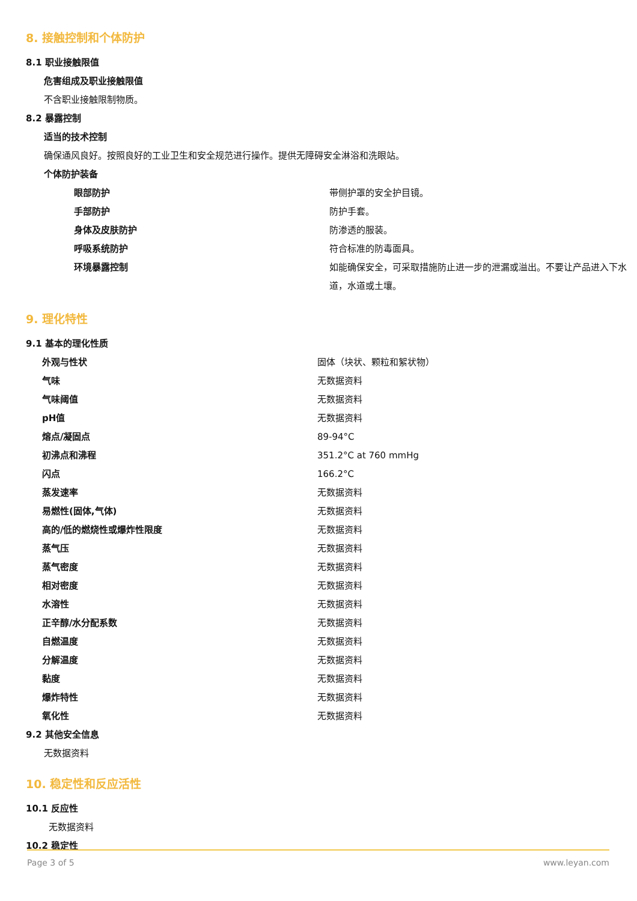8. 接触控制和个体防护
8.1 职业接触限值
危害组成及职业接触限值
不含职业接触限制物质。
8.2 暴露控制
适当的技术控制
确保通风良好。按照良好的工业卫生和安全规范进行操作。提供无障碍安全淋浴和洗眼站。
个体防护装备
| 眼部防护 | 带侧护罩的安全护目镜。 |
| 手部防护 | 防护手套。 |
| 身体及皮肤防护 | 防渗透的服装。 |
| 呼吸系统防护 | 符合标准的防毒面具。 |
| 环境暴露控制 | 如能确保安全，可采取措施防止进一步的泄漏或溢出。不要让产品进入下水道，水道或土壤。 |
9. 理化特性
9.1 基本的理化性质
| 外观与性状 | 固体（块状、颗粒和絮状物） |
| 气味 | 无数据资料 |
| 气味阈值 | 无数据资料 |
| pH值 | 无数据资料 |
| 熔点/凝固点 | 89-94°C |
| 初沸点和沸程 | 351.2°C at 760 mmHg |
| 闪点 | 166.2°C |
| 蒸发速率 | 无数据资料 |
| 易燃性(固体,气体) | 无数据资料 |
| 高的/低的燃烧性或爆炸性限度 | 无数据资料 |
| 蒸气压 | 无数据资料 |
| 蒸气密度 | 无数据资料 |
| 相对密度 | 无数据资料 |
| 水溶性 | 无数据资料 |
| 正辛醇/水分配系数 | 无数据资料 |
| 自燃温度 | 无数据资料 |
| 分解温度 | 无数据资料 |
| 黏度 | 无数据资料 |
| 爆炸特性 | 无数据资料 |
| 氧化性 | 无数据资料 |
9.2 其他安全信息
无数据资料
10. 稳定性和反应活性
10.1 反应性
无数据资料
10.2 稳定性
Page 3 of 5 www.leyan.com